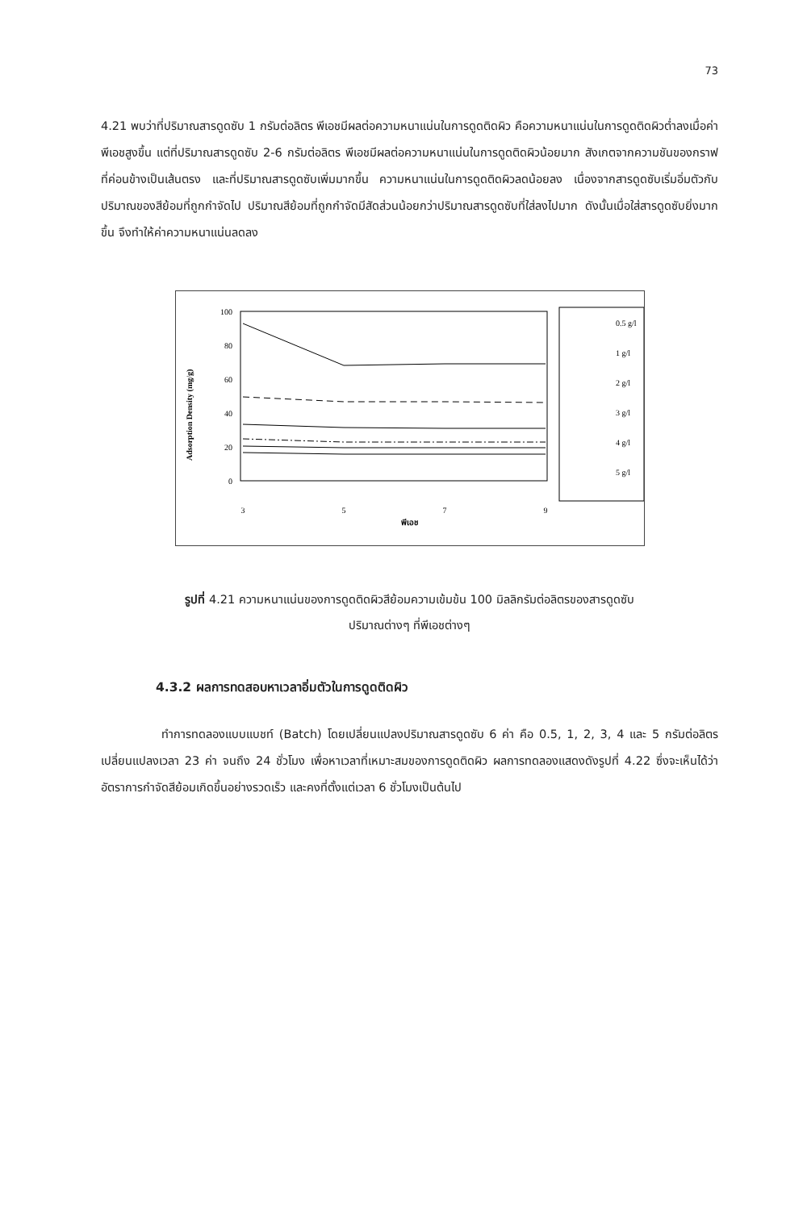73
4.21 พบว่าที่ปริมาณสารดูดซับ 1 กรัมต่อลิตร พีเอชมีผลต่อความหนาแน่นในการดูดติดผิว คือความหนาแน่นในการดูดติดผิวต่ำลงเมื่อค่าพีเอชสูงขึ้น แต่ที่ปริมาณสารดูดซับ 2-6 กรัมต่อลิตร พีเอชมีผลต่อความหนาแน่นในการดูดติดผิวน้อยมาก สังเกตจากความชันของกราฟที่ค่อนข้างเป็นเส้นตรง และที่ปริมาณสารดูดซับเพิ่มมากขึ้น ความหนาแน่นในการดูดติดผิวลดน้อยลง เนื่องจากสารดูดซับเริ่มอิ่มตัวกับปริมาณของสีย้อมที่ถูกกำจัดไป ปริมาณสีย้อมที่ถูกกำจัดมีสัดส่วนน้อยกว่าปริมาณสารดูดซับที่ใส่ลงไปมาก ดังนั้นเมื่อใส่สารดูดซับยิ่งมากขึ้น จึงทำให้ค่าความหนาแน่นลดลง
Adsorption Density (mg/g)
100
80
60
40
20
0
3
5
7
9
พีเอช
0.5 g/l
1 g/l
2 g/l
3 g/l
4 g/l
5 g/l
รูปที่ 4.21 ความหนาแน่นของการดูดติดผิวสีย้อมความเข้มข้น 100 มิลลิกรัมต่อลิตรของสารดูดซับ
ปริมาณต่างๆ ที่พีเอชต่างๆ
4.3.2 ผลการทดสอบหาเวลาอิ่มตัวในการดูดติดผิว
ทำการทดลองแบบแบชท์ (Batch) โดยเปลี่ยนแปลงปริมาณสารดูดซับ 6 ค่า คือ 0.5, 1, 2, 3, 4 และ 5 กรัมต่อลิตร เปลี่ยนแปลงเวลา 23 ค่า จนถึง 24 ชั่วโมง เพื่อหาเวลาที่เหมาะสมของการดูดติดผิว ผลการทดลองแสดงดังรูปที่ 4.22 ซึ่งจะเห็นได้ว่าอัตราการกำจัดสีย้อมเกิดขึ้นอย่างรวดเร็ว และคงที่ตั้งแต่เวลา 6 ชั่วโมงเป็นต้นไป